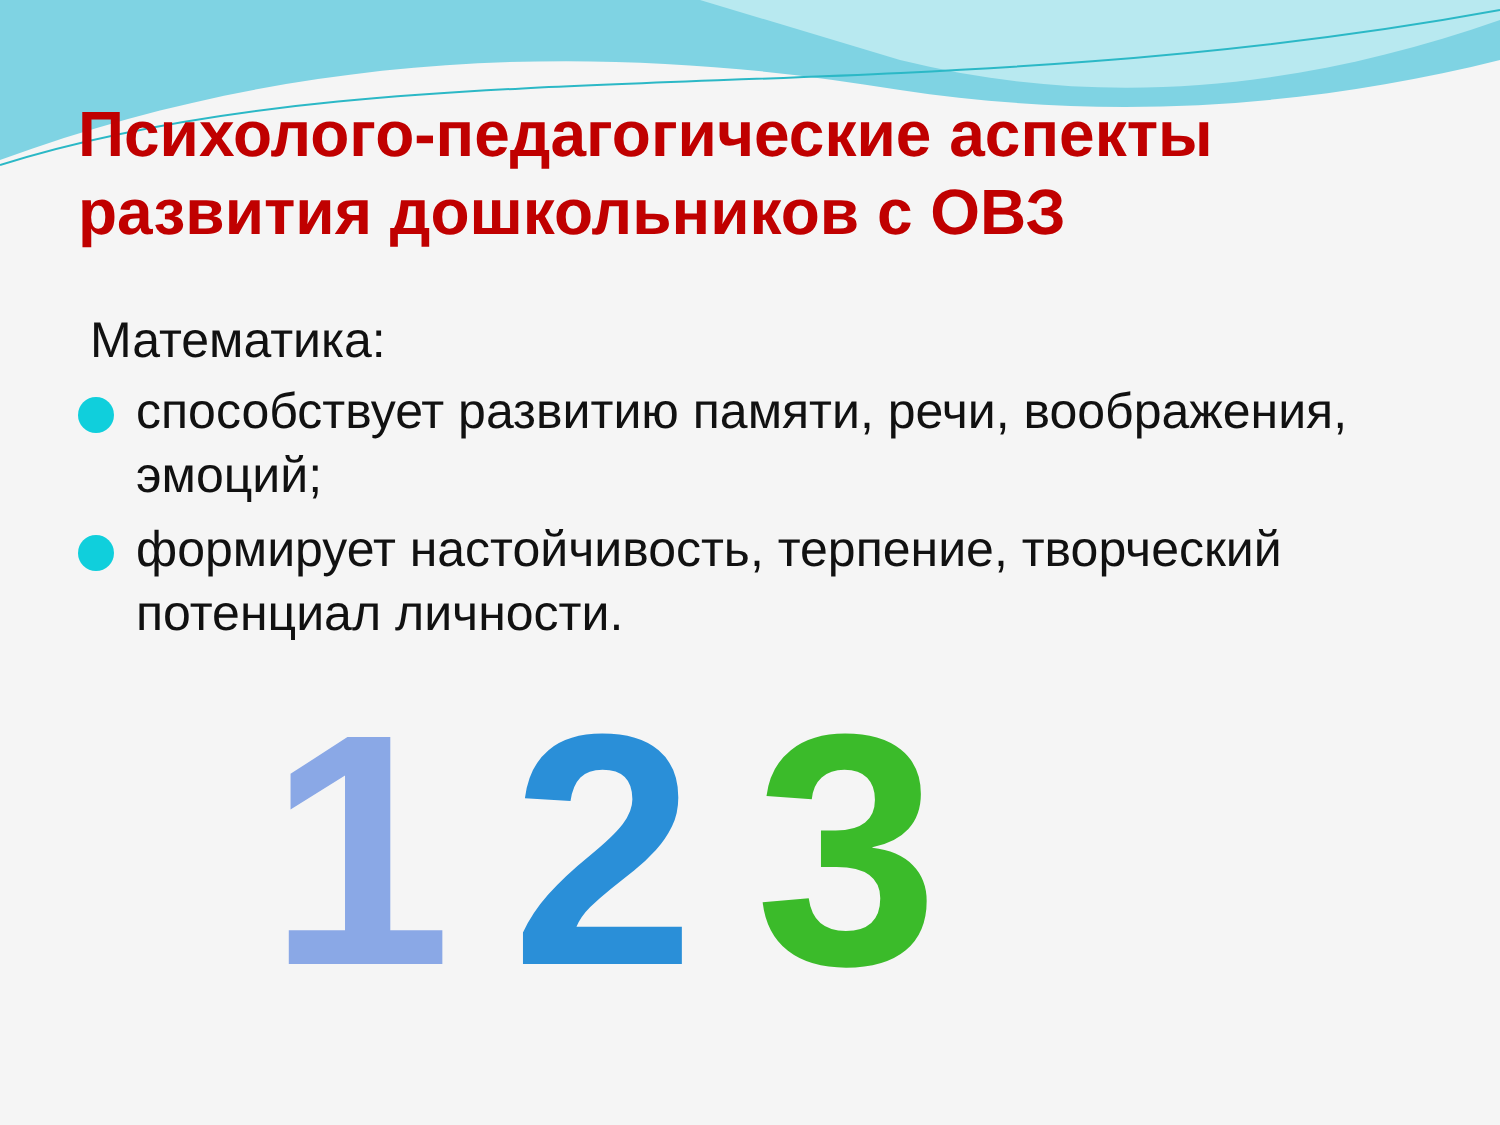Психолого-педагогические аспекты развития дошкольников с ОВЗ
Математика:
способствует развитию памяти, речи, воображения, эмоций;
формирует настойчивость, терпение, творческий потенциал личности.
1 2 3